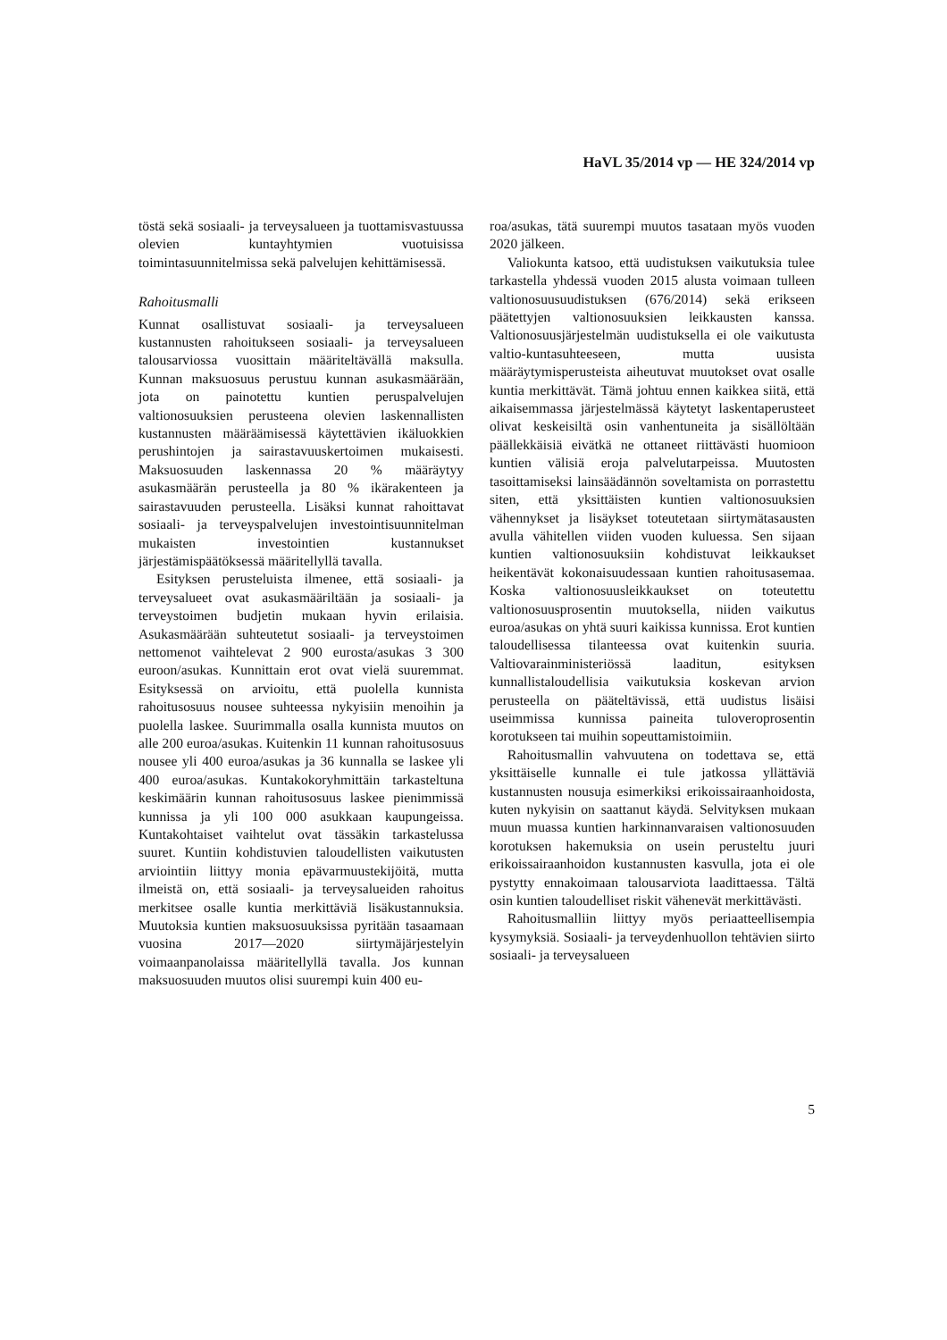HaVL 35/2014 vp — HE 324/2014 vp
töstä sekä sosiaali- ja terveysalueen ja tuottamisvastuussa olevien kuntayhtymien vuotuisissa toimintasuunnitelmissa sekä palvelujen kehittämisessä.
Rahoitusmalli
Kunnat osallistuvat sosiaali- ja terveysalueen kustannusten rahoitukseen sosiaali- ja terveysalueen talousarviossa vuosittain määriteltävällä maksulla. Kunnan maksuosuus perustuu kunnan asukasmäärään, jota on painotettu kuntien peruspalvelujen valtionosuuksien perusteena olevien laskennallisten kustannusten määräämisessä käytettävien ikäluokkien perushintojen ja sairastavuuskertoimen mukaisesti. Maksuosuuden laskennassa 20 % määräytyy asukasmäärän perusteella ja 80 % ikärakenteen ja sairastavuuden perusteella. Lisäksi kunnat rahoittavat sosiaali- ja terveyspalvelujen investointisuunnitelman mukaisten investointien kustannukset järjestämispäätöksessä määritellyllä tavalla.
Esityksen perusteluista ilmenee, että sosiaali- ja terveysalueet ovat asukasmääriltään ja sosiaali- ja terveystoimen budjetin mukaan hyvin erilaisia. Asukasmäärään suhteutetut sosiaali- ja terveystoimen nettomenot vaihtelevat 2 900 eurosta/asukas 3 300 euroon/asukas. Kunnittain erot ovat vielä suuremmat. Esityksessä on arvioitu, että puolella kunnista rahoitusosuus nousee suhteessa nykyisiin menoihin ja puolella laskee. Suurimmalla osalla kunnista muutos on alle 200 euroa/asukas. Kuitenkin 11 kunnan rahoitusosuus nousee yli 400 euroa/asukas ja 36 kunnalla se laskee yli 400 euroa/asukas. Kuntakokoryhmittäin tarkasteltuna keskimäärin kunnan rahoitusosuus laskee pienimmissä kunnissa ja yli 100 000 asukkaan kaupungeissa. Kuntakohtaiset vaihtelut ovat tässäkin tarkastelussa suuret. Kuntiin kohdistuvien taloudellisten vaikutusten arviointiin liittyy monia epävarmuustekijöitä, mutta ilmeistä on, että sosiaali- ja terveysalueiden rahoitus merkitsee osalle kuntia merkittäviä lisäkustannuksia. Muutoksia kuntien maksuosuuksissa pyritään tasaamaan vuosina 2017—2020 siirtymäjärjestelyin voimaanpanolaissa määritellyllä tavalla. Jos kunnan maksuosuuden muutos olisi suurempi kuin 400 eu-
roa/asukas, tätä suurempi muutos tasataan myös vuoden 2020 jälkeen.
Valiokunta katsoo, että uudistuksen vaikutuksia tulee tarkastella yhdessä vuoden 2015 alusta voimaan tulleen valtionosuusuudistuksen (676/2014) sekä erikseen päätettyjen valtionosuuksien leikkausten kanssa. Valtionosuusjärjestelmän uudistuksella ei ole vaikutusta valtio-kuntasuhteeseen, mutta uusista määräytymisperusteista aiheutuvat muutokset ovat osalle kuntia merkittävät. Tämä johtuu ennen kaikkea siitä, että aikaisemmassa järjestelmässä käytetyt laskentaperusteet olivat keskeisiltä osin vanhentuneita ja sisällöltään päällekkäisiä eivätkä ne ottaneet riittävästi huomioon kuntien välisiä eroja palvelutarpeissa. Muutosten tasoittamiseksi lainsäädännön soveltamista on porrastettu siten, että yksittäisten kuntien valtionosuuksien vähennykset ja lisäykset toteutetaan siirtymätasausten avulla vähitellen viiden vuoden kuluessa. Sen sijaan kuntien valtionosuuksiin kohdistuvat leikkaukset heikentävät kokonaisuudessaan kuntien rahoitusasemaa. Koska valtionosuusleikkaukset on toteutettu valtionosuusprosentin muutoksella, niiden vaikutus euroa/asukas on yhtä suuri kaikissa kunnissa. Erot kuntien taloudellisessa tilanteessa ovat kuitenkin suuria. Valtiovarainministeriössä laaditun, esityksen kunnallistaloudellisia vaikutuksia koskevan arvion perusteella on pääteltävissä, että uudistus lisäisi useimmissa kunnissa paineita tuloveroprosentin korotukseen tai muihin sopeuttamistoimiin.
Rahoitusmallin vahvuutena on todettava se, että yksittäiselle kunnalle ei tule jatkossa yllättäviä kustannusten nousuja esimerkiksi erikoissairaanhoidosta, kuten nykyisin on saattanut käydä. Selvityksen mukaan muun muassa kuntien harkinnanvaraisen valtionosuuden korotuksen hakemuksia on usein perusteltu juuri erikoissairaanhoidon kustannusten kasvulla, jota ei ole pystytty ennakoimaan talousarviota laadittaessa. Tältä osin kuntien taloudelliset riskit vähenevät merkittävästi.
Rahoitusmalliin liittyy myös periaatteellisempia kysymyksiä. Sosiaali- ja terveydenhuollon tehtävien siirto sosiaali- ja terveysalueen
5